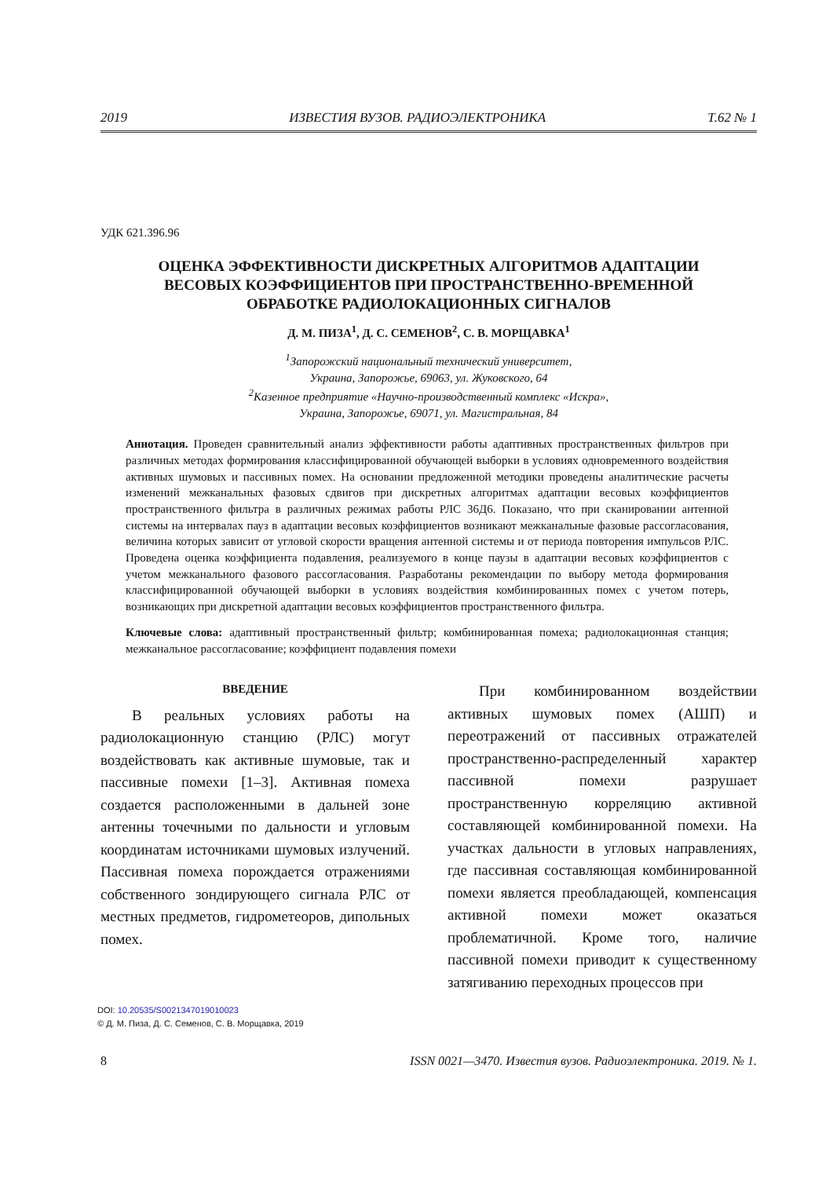2019 ИЗВЕСТИЯ ВУЗОВ. РАДИОЭЛЕКТРОНИКА Т.62 № 1
УДК 621.396.96
ОЦЕНКА ЭФФЕКТИВНОСТИ ДИСКРЕТНЫХ АЛГОРИТМОВ АДАПТАЦИИ
ВЕСОВЫХ КОЭФФИЦИЕНТОВ ПРИ ПРОСТРАНСТВЕННО-ВРЕМЕННОЙ
ОБРАБОТКЕ РАДИОЛОКАЦИОННЫХ СИГНАЛОВ
Д. М. ПИЗА<sup>1</sup>, Д. С. СЕМЕНОВ<sup>2</sup>, С. В. МОРЩАВКА<sup>1</sup>
<sup>1</sup> Запорожский национальный технический университет,
Украина, Запорожье, 69063, ул. Жуковского, 64
<sup>2</sup> Казенное предприятие «Научно-производственный комплекс «Искра»,
Украина, Запорожье, 69071, ул. Магистральная, 84
Аннотация. Проведен сравнительный анализ эффективности работы адаптивных пространственных фильтров при различных методах формирования классифицированной обучающей выборки в условиях одновременного воздействия активных шумовых и пассивных помех. На основании предложенной методики проведены аналитические расчеты изменений межканальных фазовых сдвигов при дискретных алгоритмах адаптации весовых коэффициентов пространственного фильтра в различных режимах работы РЛС 36Д6. Показано, что при сканировании антенной системы на интервалах пауз в адаптации весовых коэффициентов возникают межканальные фазовые рассогласования, величина которых зависит от угловой скорости вращения антенной системы и от периода повторения импульсов РЛС. Проведена оценка коэффициента подавления, реализуемого в конце паузы в адаптации весовых коэффициентов с учетом межканального фазового рассогласования. Разработаны рекомендации по выбору метода формирования классифицированной обучающей выборки в условиях воздействия комбинированных помех с учетом потерь, возникающих при дискретной адаптации весовых коэффициентов пространственного фильтра.
Ключевые слова: адаптивный пространственный фильтр; комбинированная помеха; радиолокационная станция; межканальное рассогласование; коэффициент подавления помехи
ВВЕДЕНИЕ
В реальных условиях работы на радиолокационную станцию (РЛС) могут воздействовать как активные шумовые, так и пассивные помехи [1–3]. Активная помеха создается расположенными в дальней зоне антенны точечными по дальности и угловым координатам источниками шумовых излучений. Пассивная помеха порождается отражениями собственного зондирующего сигнала РЛС от местных предметов, гидрометеоров, дипольных помех.
При комбинированном воздействии активных шумовых помех (АШП) и переотражений от пассивных отражателей пространственно-распределенный характер пассивной помехи разрушает пространственную корреляцию активной составляющей комбинированной помехи. На участках дальности в угловых направлениях, где пассивная составляющая комбинированной помехи является преобладающей, компенсация активной помехи может оказаться проблематичной. Кроме того, наличие пассивной помехи приводит к существенному затягиванию переходных процессов при
DOI: 10.20535/S0021347019010023
© Д. М. Пиза, Д. С. Семенов, С. В. Морщавка, 2019
8 ISSN 0021—3470. Известия вузов. Радиоэлектроника. 2019. № 1.